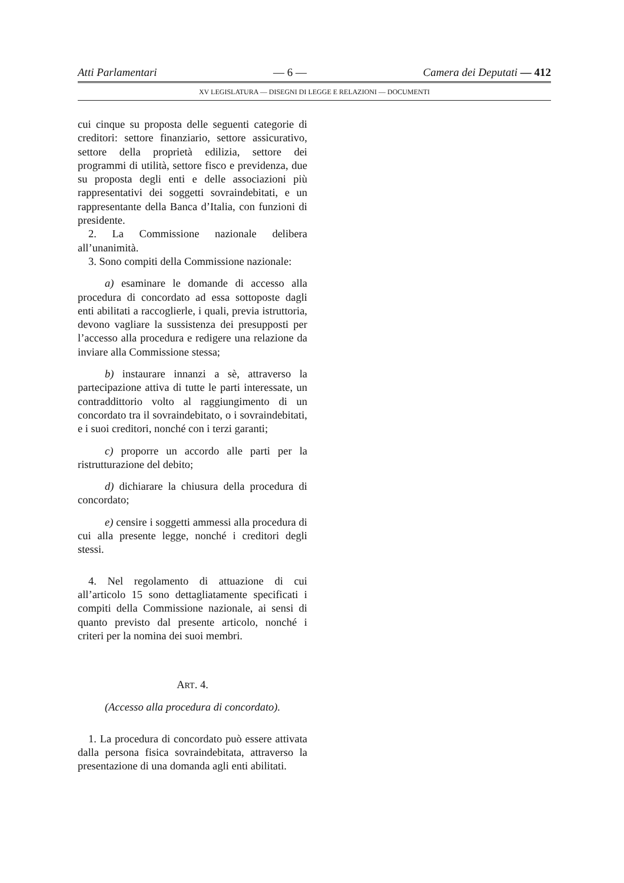Atti Parlamentari — 6 — Camera dei Deputati — 412
XV LEGISLATURA — DISEGNI DI LEGGE E RELAZIONI — DOCUMENTI
cui cinque su proposta delle seguenti categorie di creditori: settore finanziario, settore assicurativo, settore della proprietà edilizia, settore dei programmi di utilità, settore fisco e previdenza, due su proposta degli enti e delle associazioni più rappresentativi dei soggetti sovraindebitati, e un rappresentante della Banca d’Italia, con funzioni di presidente.
2. La Commissione nazionale delibera all’unanimità.
3. Sono compiti della Commissione nazionale:
a) esaminare le domande di accesso alla procedura di concordato ad essa sottoposte dagli enti abilitati a raccoglierle, i quali, previa istruttoria, devono vagliare la sussistenza dei presupposti per l’accesso alla procedura e redigere una relazione da inviare alla Commissione stessa;
b) instaurare innanzi a sè, attraverso la partecipazione attiva di tutte le parti interessate, un contraddittorio volto al raggiungimento di un concordato tra il sovraindebitato, o i sovraindebitati, e i suoi creditori, nonché con i terzi garanti;
c) proporre un accordo alle parti per la ristrutturazione del debito;
d) dichiarare la chiusura della procedura di concordato;
e) censire i soggetti ammessi alla procedura di cui alla presente legge, nonché i creditori degli stessi.
4. Nel regolamento di attuazione di cui all’articolo 15 sono dettagliatamente specificati i compiti della Commissione nazionale, ai sensi di quanto previsto dal presente articolo, nonché i criteri per la nomina dei suoi membri.
ART. 4.
(Accesso alla procedura di concordato).
1. La procedura di concordato può essere attivata dalla persona fisica sovraindebitata, attraverso la presentazione di una domanda agli enti abilitati.